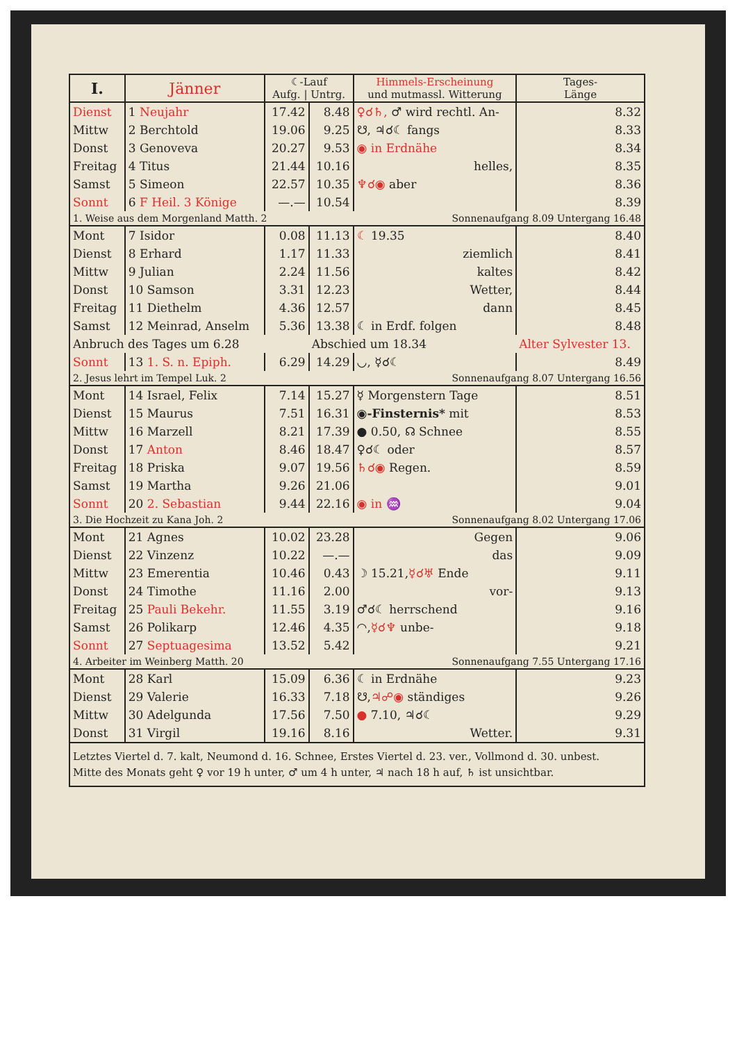| I. | Jänner | ☾-Lauf Aufg. / Untrg. | | Himmels-Erscheinung und mutmassl. Witterung | Tages- Länge |
| --- | --- | --- | --- | --- | --- |
| Dienst | 1 Neujahr | 17.42 | 8.48 | ♀☌♄, ♂ wird rechtl. An- | 8.32 |
| Mittw | 2 Berchtold | 19.06 | 9.25 | ☋, ♃☌☾ fangs | 8.33 |
| Donst | 3 Genoveva | 20.27 | 9.53 | ◉ in Erdnähe | 8.34 |
| Freitag | 4 Titus | 21.44 | 10.16 | helles, | 8.35 |
| Samst | 5 Simeon | 22.57 | 10.35 | ♆☌◉ aber | 8.36 |
| Sonnt | 6 F Heil. 3 Könige | —.— | 10.54 | | 8.39 |
| 1. Weise aus dem Morgenland Matth. 2 | | | | Sonnenaufgang 8.09 Untergang 16.48 | |
| Mont | 7 Isidor | 0.08 | 11.13 | ☾ 19.35 | 8.40 |
| Dienst | 8 Erhard | 1.17 | 11.33 | ziemlich | 8.41 |
| Mittw | 9 Julian | 2.24 | 11.56 | kaltes | 8.42 |
| Donst | 10 Samson | 3.31 | 12.23 | Wetter, | 8.44 |
| Freitag | 11 Diethelm | 4.36 | 12.57 | dann | 8.45 |
| Samst | 12 Meinrad, Anselm | 5.36 | 13.38 | ☾ in Erdf. folgen | 8.48 |
| Anbruch des Tages um 6.28 | | | Abschied um 18.34 | | Alter Sylvester 13. |
| Sonnt | 13 1. S. n. Epiph. | 6.29 | 14.29 | ◡, ☿☌☾ | 8.49 |
| 2. Jesus lehrt im Tempel Luk. 2 | | | | Sonnenaufgang 8.07 Untergang 16.56 | |
| Mont | 14 Israel, Felix | 7.14 | 15.27 | ☿ Morgenstern Tage | 8.51 |
| Dienst | 15 Maurus | 7.51 | 16.31 | ◉-Finsternis* mit | 8.53 |
| Mittw | 16 Marzell | 8.21 | 17.39 | ● 0.50, ☊ Schnee | 8.55 |
| Donst | 17 Anton | 8.46 | 18.47 | ♀☌☾ oder | 8.57 |
| Freitag | 18 Priska | 9.07 | 19.56 | ♄☌◉ Regen. | 8.59 |
| Samst | 19 Martha | 9.26 | 21.06 | | 9.01 |
| Sonnt | 20 2. Sebastian | 9.44 | 22.16 | ◉ in ♒ | 9.04 |
| 3. Die Hochzeit zu Kana Joh. 2 | | | | Sonnenaufgang 8.02 Untergang 17.06 | |
| Mont | 21 Agnes | 10.02 | 23.28 | Gegen | 9.06 |
| Dienst | 22 Vinzenz | 10.22 | —.— | das | 9.09 |
| Mittw | 23 Emerentia | 10.46 | 0.43 | ☽ 15.21, ☿☌♅ Ende | 9.11 |
| Donst | 24 Timothe | 11.16 | 2.00 | vor- | 9.13 |
| Freitag | 25 Pauli Bekehr. | 11.55 | 3.19 | ♂☌☾ herrschend | 9.16 |
| Samst | 26 Polikarp | 12.46 | 4.35 | ◠, ☿☌♆ unbe- | 9.18 |
| Sonnt | 27 Septuagesima | 13.52 | 5.42 | | 9.21 |
| 4. Arbeiter im Weinberg Matth. 20 | | | | Sonnenaufgang 7.55 Untergang 17.16 | |
| Mont | 28 Karl | 15.09 | 6.36 | ☾ in Erdnähe | 9.23 |
| Dienst | 29 Valerie | 16.33 | 7.18 | ☋, ♃☍◉ ständiges | 9.26 |
| Mittw | 30 Adelgunda | 17.56 | 7.50 | ● 7.10, ♃☌☾ | 9.29 |
| Donst | 31 Virgil | 19.16 | 8.16 | Wetter. | 9.31 |
Letztes Viertel d. 7. kalt, Neumond d. 16. Schnee, Erstes Viertel d. 23. ver., Vollmond d. 30. unbest.
Mitte des Monats geht ♀ vor 19 h unter, ♂ um 4 h unter, ♃ nach 18 h auf, ♄ ist unsichtbar.